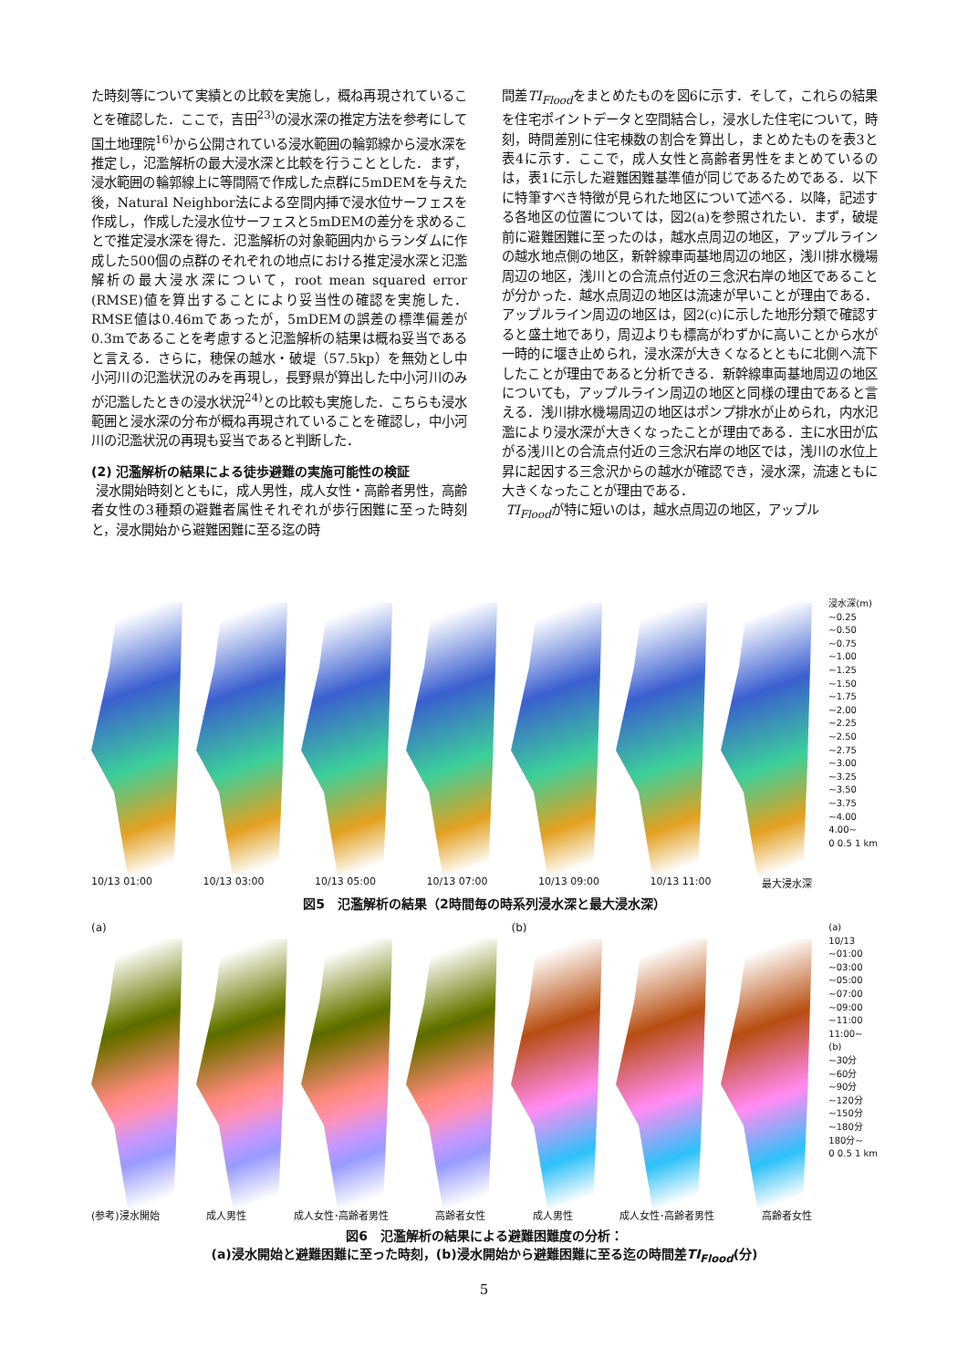た時刻等について実績との比較を実施し，概ね再現されていることを確認した．ここで，吉田<sup>23)</sup>の浸水深の推定方法を参考にして国土地理院<sup>16)</sup>から公開されている浸水範囲の輪郭線から浸水深を推定し，氾濫解析の最大浸水深と比較を行うこととした．まず，浸水範囲の輪郭線上に等間隔で作成した点群に5mDEMを与えた後，Natural Neighbor法による空間内挿で浸水位サーフェスを作成し，作成した浸水位サーフェスと5mDEMの差分を求めることで推定浸水深を得た．氾濫解析の対象範囲内からランダムに作成した500個の点群のそれぞれの地点における推定浸水深と氾濫解析の最大浸水深について，root mean squared error (RMSE)値を算出することにより妥当性の確認を実施した．RMSE値は0.46mであったが，5mDEMの誤差の標準偏差が0.3mであることを考慮すると氾濫解析の結果は概ね妥当であると言える．さらに，穂保の越水・破堤（57.5kp）を無効とし中小河川の氾濫状況のみを再現し，長野県が算出した中小河川のみが氾濫したときの浸水状況<sup>24)</sup>との比較も実施した．こちらも浸水範囲と浸水深の分布が概ね再現されていることを確認し，中小河川の氾濫状況の再現も妥当であると判断した．
(2) 氾濫解析の結果による徒歩避難の実施可能性の検証
浸水開始時刻とともに，成人男性，成人女性・高齢者男性，高齢者女性の3種類の避難者属性それぞれが歩行困難に至った時刻と，浸水開始から避難困難に至る迄の時
間差TI<sub>Flood</sub>をまとめたものを図6に示す．そして，これらの結果を住宅ポイントデータと空間結合し，浸水した住宅について，時刻，時間差別に住宅棟数の割合を算出し，まとめたものを表3と表4に示す．ここで，成人女性と高齢者男性をまとめているのは，表1に示した避難困難基準値が同じであるためである．以下に特筆すべき特徴が見られた地区について述べる．以降，記述する各地区の位置については，図2(a)を参照されたい．まず，破堤前に避難困難に至ったのは，越水点周辺の地区，アップルラインの越水地点側の地区，新幹線車両基地周辺の地区，浅川排水機場周辺の地区，浅川との合流点付近の三念沢右岸の地区であることが分かった．越水点周辺の地区は流速が早いことが理由である．アップルライン周辺の地区は，図2(c)に示した地形分類で確認すると盛土地であり，周辺よりも標高がわずかに高いことから水が一時的に堰き止められ，浸水深が大きくなるとともに北側へ流下したことが理由であると分析できる．新幹線車両基地周辺の地区についても，アップルライン周辺の地区と同様の理由であると言える．浅川排水機場周辺の地区はポンプ排水が止められ，内水氾濫により浸水深が大きくなったことが理由である．主に水田が広がる浅川との合流点付近の三念沢右岸の地区では，浅川の水位上昇に起因する三念沢からの越水が確認でき，浸水深，流速ともに大きくなったことが理由である．
TI<sub>Flood</sub>が特に短いのは，越水点周辺の地区，アップル
10/13 01:00 10/13 03:00 10/13 05:00 10/13 07:00 10/13 09:00 10/13 11:00 最大浸水深
浸水深(m)
~0.25
~0.50
~0.75
~1.00
~1.25
~1.50
~1.75
~2.00
~2.25
~2.50
~2.75
~3.00
~3.25
~3.50
~3.75
~4.00
4.00~
0 0.5 1 km
図5　氾濫解析の結果（2時間毎の時系列浸水深と最大浸水深）
(a) (b)
(参考)浸水開始 成人男性 成人女性･高齢者男性 高齢者女性 成人男性 成人女性･高齢者男性 高齢者女性
(a)
10/13
~01:00
~03:00
~05:00
~07:00
~09:00
~11:00
11:00~
(b)
~30分
~60分
~90分
~120分
~150分
~180分
180分~
0 0.5 1 km
図6　氾濫解析の結果による避難困難度の分析：
(a)浸水開始と避難困難に至った時刻，(b)浸水開始から避難困難に至る迄の時間差TI<sub>Flood</sub>(分)
5